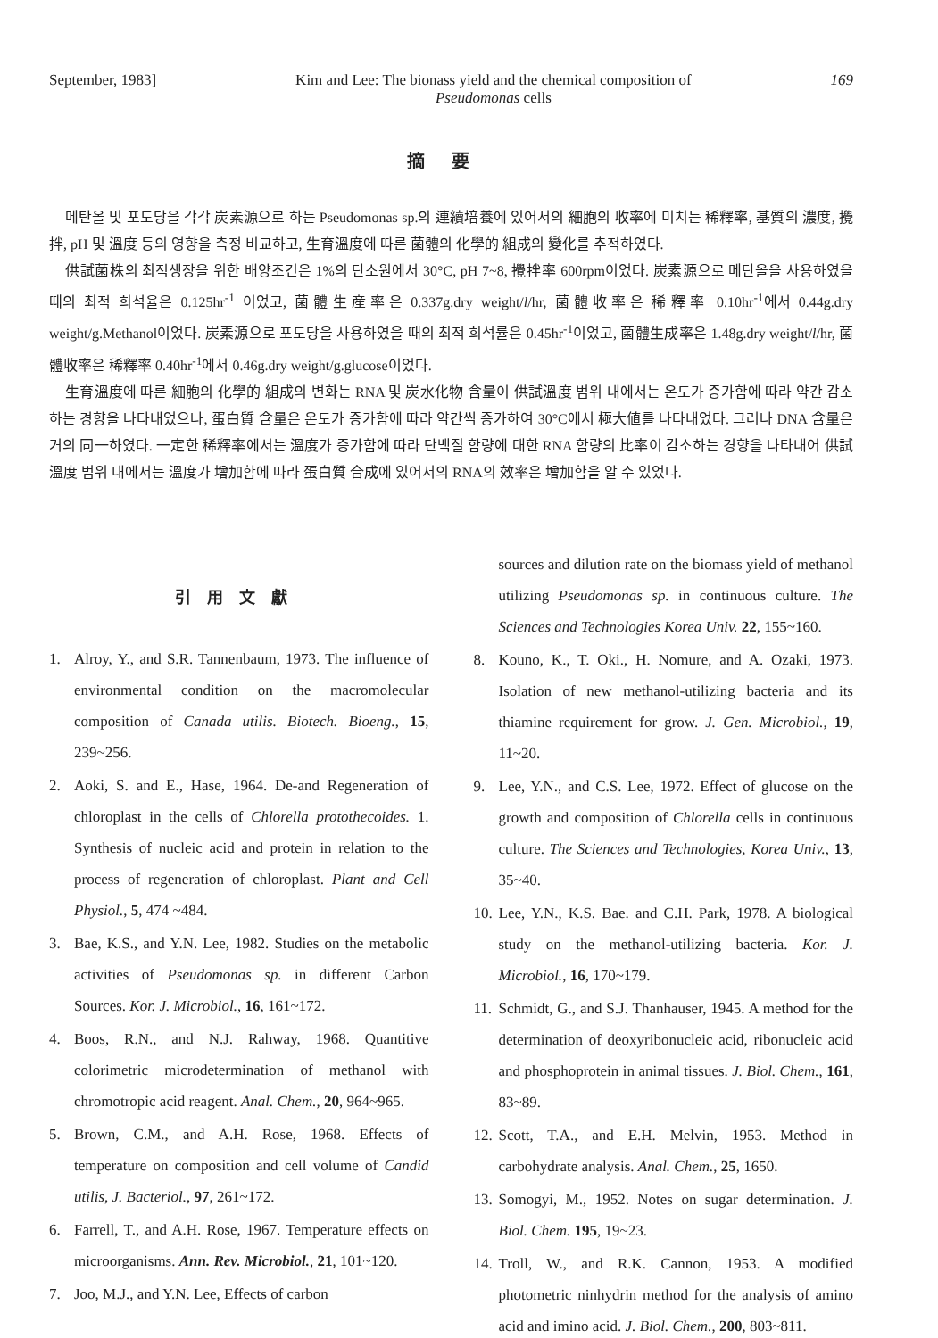September, 1983] Kim and Lee: The bionass yield and the chemical composition of
Pseudomonas cells 169
摘要
메탄올 및 포도당을 각각 炭素源으로 하는 Pseudomonas sp.의 連續培養에 있어서의 細胞의 收率에 미치는 稀釋率, 基質의 濃度, 攪拌, pH 및 溫度 등의 영향을 측정 비교하고, 生育溫度에 따른 菌體의 化學的 組成의 變化를 추적하였다.
供試菌株의 최적생장을 위한 배양조건은 1%의 탄소원에서 30°C, pH 7~8, 攪拌率 600rpm이었다. 炭素源으로 메탄올을 사용하였을 때의 최적 희석율은 0.125hr<sup>-1</sup> 이었고, 菌體生産率은 0.337g.dry weight/l/hr, 菌體收率은 稀釋率 0.10hr<sup>-1</sup>에서 0.44g.dry weight/g.Methanol이었다. 炭素源으로 포도당을 사용하였을 때의 최적 희석률은 0.45hr<sup>-1</sup>이었고, 菌體生成率은 1.48g.dry weight/l/hr, 菌體收率은 稀釋率 0.40hr<sup>-1</sup>에서 0.46g.dry weight/g.glucose이었다.
生育溫度에 따른 細胞의 化學的 組成의 변화는 RNA 및 炭水化物 含量이 供試溫度 범위 내에서는 온도가 증가함에 따라 약간 감소하는 경향을 나타내었으나, 蛋白質 含量은 온도가 증가함에 따라 약간씩 증가하여 30°C에서 極大値를 나타내었다. 그러나 DNA 含量은 거의 同一하였다. 一定한 稀釋率에서는 溫度가 증가함에 따라 단백질 함량에 대한 RNA 함량의 比率이 감소하는 경향을 나타내어 供試溫度 범위 내에서는 溫度가 增加함에 따라 蛋白質 合成에 있어서의 RNA의 效率은 增加함을 알 수 있었다.
引用文獻
1. Alroy, Y., and S.R. Tannenbaum, 1973. The influence of environmental condition on the macromolecular composition of Canada utilis. Biotech. Bioeng., 15, 239~256.
2. Aoki, S. and E., Hase, 1964. De-and Regeneration of chloroplast in the cells of Chlorella protothecoides. 1. Synthesis of nucleic acid and protein in relation to the process of regeneration of chloroplast. Plant and Cell Physiol., 5, 474 ~484.
3. Bae, K.S., and Y.N. Lee, 1982. Studies on the metabolic activities of Pseudomonas sp. in different Carbon Sources. Kor. J. Microbiol., 16, 161~172.
4. Boos, R.N., and N.J. Rahway, 1968. Quantitive colorimetric microdetermination of methanol with chromotropic acid reagent. Anal. Chem., 20, 964~965.
5. Brown, C.M., and A.H. Rose, 1968. Effects of temperature on composition and cell volume of Candid utilis, J. Bacteriol., 97, 261~172.
6. Farrell, T., and A.H. Rose, 1967. Temperature effects on microorganisms. Ann. Rev. Microbiol., 21, 101~120.
7. Joo, M.J., and Y.N. Lee, Effects of carbon
sources and dilution rate on the biomass yield of methanol utilizing Pseudomonas sp. in continuous culture. The Sciences and Technologies Korea Univ. 22, 155~160.
8. Kouno, K., T. Oki., H. Nomure, and A. Ozaki, 1973. Isolation of new methanol-utilizing bacteria and its thiamine requirement for grow. J. Gen. Microbiol., 19, 11~20.
9. Lee, Y.N., and C.S. Lee, 1972. Effect of glucose on the growth and composition of Chlorella cells in continuous culture. The Sciences and Technologies, Korea Univ., 13, 35~40.
10. Lee, Y.N., K.S. Bae. and C.H. Park, 1978. A biological study on the methanol-utilizing bacteria. Kor. J. Microbiol., 16, 170~179.
11. Schmidt, G., and S.J. Thanhauser, 1945. A method for the determination of deoxyribonucleic acid, ribonucleic acid and phosphoprotein in animal tissues. J. Biol. Chem., 161, 83~89.
12. Scott, T.A., and E.H. Melvin, 1953. Method in carbohydrate analysis. Anal. Chem., 25, 1650.
13. Somogyi, M., 1952. Notes on sugar determination. J. Biol. Chem. 195, 19~23.
14. Troll, W., and R.K. Cannon, 1953. A modified photometric ninhydrin method for the analysis of amino acid and imino acid. J. Biol. Chem., 200, 803~811.